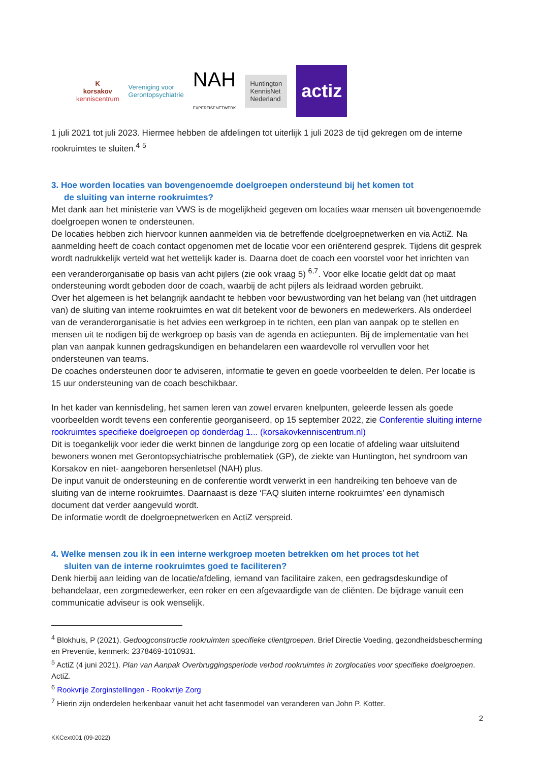K
korsakov
kenniscentrum
Vereniging voor
Gerontopsychiatrie
NAH
EXPERTISENETWERK
Huntington
KennisNet
Nederland
actiz
1 juli 2021 tot juli 2023. Hiermee hebben de afdelingen tot uiterlijk 1 juli 2023 de tijd gekregen om de interne rookruimtes te sluiten.<sup>4</sup> <sup>5</sup>
3. Hoe worden locaties van bovengenoemde doelgroepen ondersteund bij het komen tot
de sluiting van interne rookruimtes?
Met dank aan het ministerie van VWS is de mogelijkheid gegeven om locaties waar mensen uit bovengenoemde doelgroepen wonen te ondersteunen.
De locaties hebben zich hiervoor kunnen aanmelden via de betreffende doelgroepnetwerken en via ActiZ. Na aanmelding heeft de coach contact opgenomen met de locatie voor een oriënterend gesprek. Tijdens dit gesprek wordt nadrukkelijk verteld wat het wettelijk kader is. Daarna doet de coach een voorstel voor het inrichten van een veranderorganisatie op basis van acht pijlers (zie ook vraag 5) <sup>6,7</sup>. Voor elke locatie geldt dat op maat ondersteuning wordt geboden door de coach, waarbij de acht pijlers als leidraad worden gebruikt.
Over het algemeen is het belangrijk aandacht te hebben voor bewustwording van het belang van (het uitdragen van) de sluiting van interne rookruimtes en wat dit betekent voor de bewoners en medewerkers. Als onderdeel van de veranderorganisatie is het advies een werkgroep in te richten, een plan van aanpak op te stellen en mensen uit te nodigen bij de werkgroep op basis van de agenda en actiepunten. Bij de implementatie van het plan van aanpak kunnen gedragskundigen en behandelaren een waardevolle rol vervullen voor het ondersteunen van teams.
De coaches ondersteunen door te adviseren, informatie te geven en goede voorbeelden te delen. Per locatie is 15 uur ondersteuning van de coach beschikbaar.
In het kader van kennisdeling, het samen leren van zowel ervaren knelpunten, geleerde lessen als goede voorbeelden wordt tevens een conferentie georganiseerd, op 15 september 2022, zie Conferentie sluiting interne rookruimtes specifieke doelgroepen op donderdag 1... (korsakovkenniscentrum.nl)
Dit is toegankelijk voor ieder die werkt binnen de langdurige zorg op een locatie of afdeling waar uitsluitend bewoners wonen met Gerontopsychiatrische problematiek (GP), de ziekte van Huntington, het syndroom van Korsakov en niet- aangeboren hersenletsel (NAH) plus.
De input vanuit de ondersteuning en de conferentie wordt verwerkt in een handreiking ten behoeve van de sluiting van de interne rookruimtes. Daarnaast is deze ‘FAQ sluiten interne rookruimtes’ een dynamisch document dat verder aangevuld wordt.
De informatie wordt de doelgroepnetwerken en ActiZ verspreid.
4. Welke mensen zou ik in een interne werkgroep moeten betrekken om het proces tot het
sluiten van de interne rookruimtes goed te faciliteren?
Denk hierbij aan leiding van de locatie/afdeling, iemand van facilitaire zaken, een gedragsdeskundige of behandelaar, een zorgmedewerker, een roker en een afgevaardigde van de cliënten. De bijdrage vanuit een communicatie adviseur is ook wenselijk.
<sup>4</sup> Blokhuis, P (2021). Gedoogconstructie rookruimten specifieke clientgroepen. Brief Directie Voeding, gezondheidsbescherming en Preventie, kenmerk: 2378469-1010931.
<sup>5</sup> ActiZ (4 juni 2021). Plan van Aanpak Overbruggingsperiode verbod rookruimtes in zorglocaties voor specifieke doelgroepen. ActiZ.
<sup>6</sup> Rookvrije Zorginstellingen - Rookvrije Zorg
<sup>7</sup> Hierin zijn onderdelen herkenbaar vanuit het acht fasenmodel van veranderen van John P. Kotter.
2
KKCext001 (09-2022)